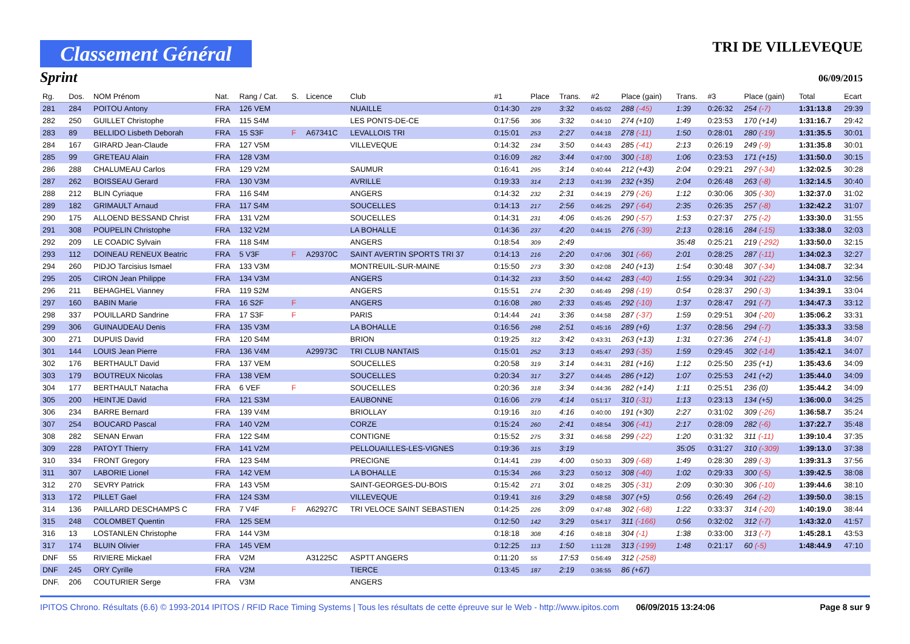Classement Général
TRI DE VILLEVEQUE
Sprint 06/09/2015
| Rg. | Dos. | NOM Prénom | Nat. | Rang / Cat. | S. | Licence | Club | #1 | Place | Trans. | #2 | Place (gain) | Trans. | #3 | Place (gain) | Total | Ecart |
| --- | --- | --- | --- | --- | --- | --- | --- | --- | --- | --- | --- | --- | --- | --- | --- | --- | --- |
| 281 | 284 | POITOU Antony | FRA | 126 VEM | | | NUAILLE | 0:14:30 | 229 | 3:32 | 0:45:02 | 288 (-45) | 1:39 | 0:26:32 | 254 (-7) | 1:31:13.8 | 29:39 |
| 282 | 250 | GUILLET Christophe | FRA | 115 S4M | | | LES PONTS-DE-CE | 0:17:56 | 306 | 3:32 | 0:44:10 | 274 (+10) | 1:49 | 0:23:53 | 170 (+14) | 1:31:16.7 | 29:42 |
| 283 | 89 | BELLIDO Lisbeth Deborah | FRA | 15 S3F | F | A67341C | LEVALLOIS TRI | 0:15:01 | 253 | 2:27 | 0:44:18 | 278 (-11) | 1:50 | 0:28:01 | 280 (-19) | 1:31:35.5 | 30:01 |
| 284 | 167 | GIRARD Jean-Claude | FRA | 127 V5M | | | VILLEVEQUE | 0:14:32 | 234 | 3:50 | 0:44:43 | 285 (-41) | 2:13 | 0:26:19 | 249 (-9) | 1:31:35.8 | 30:01 |
| 285 | 99 | GRETEAU Alain | FRA | 128 V3M | | | | 0:16:09 | 282 | 3:44 | 0:47:00 | 300 (-18) | 1:06 | 0:23:53 | 171 (+15) | 1:31:50.0 | 30:15 |
| 286 | 288 | CHALUMEAU Carlos | FRA | 129 V2M | | | SAUMUR | 0:16:41 | 295 | 3:14 | 0:40:44 | 212 (+43) | 2:04 | 0:29:21 | 297 (-34) | 1:32:02.5 | 30:28 |
| 287 | 262 | BOISSEAU Gerard | FRA | 130 V3M | | | AVRILLE | 0:19:33 | 314 | 2:13 | 0:41:39 | 232 (+35) | 2:04 | 0:26:48 | 263 (-8) | 1:32:14.5 | 30:40 |
| 288 | 212 | BLIN Cyriaque | FRA | 116 S4M | | | ANGERS | 0:14:32 | 232 | 2:31 | 0:44:19 | 279 (-26) | 1:12 | 0:30:06 | 305 (-30) | 1:32:37.0 | 31:02 |
| 289 | 182 | GRIMAULT Arnaud | FRA | 117 S4M | | | SOUCELLES | 0:14:13 | 217 | 2:56 | 0:46:25 | 297 (-64) | 2:35 | 0:26:35 | 257 (-8) | 1:32:42.2 | 31:07 |
| 290 | 175 | ALLOEND BESSAND Christ | FRA | 131 V2M | | | SOUCELLES | 0:14:31 | 231 | 4:06 | 0:45:26 | 290 (-57) | 1:53 | 0:27:37 | 275 (-2) | 1:33:30.0 | 31:55 |
| 291 | 308 | POUPELIN Christophe | FRA | 132 V2M | | | LA BOHALLE | 0:14:36 | 237 | 4:20 | 0:44:15 | 276 (-39) | 2:13 | 0:28:16 | 284 (-15) | 1:33:38.0 | 32:03 |
| 292 | 209 | LE COADIC Sylvain | FRA | 118 S4M | | | ANGERS | 0:18:54 | 309 | 2:49 | | | 35:48 | 0:25:21 | 219 (-292) | 1:33:50.0 | 32:15 |
| 293 | 112 | DOINEAU RENEUX Beatric | FRA | 5 V3F | F | A29370C | SAINT AVERTIN SPORTS TRI 37 | 0:14:13 | 216 | 2:20 | 0:47:06 | 301 (-66) | 2:01 | 0:28:25 | 287 (-11) | 1:34:02.3 | 32:27 |
| 294 | 260 | PIDJO Tarcisius Ismael | FRA | 133 V3M | | | MONTREUIL-SUR-MAINE | 0:15:50 | 273 | 3:30 | 0:42:08 | 240 (+13) | 1:54 | 0:30:48 | 307 (-34) | 1:34:08.7 | 32:34 |
| 295 | 205 | CIRON Jean Philippe | FRA | 134 V3M | | | ANGERS | 0:14:32 | 233 | 3:50 | 0:44:42 | 283 (-40) | 1:55 | 0:29:34 | 301 (-22) | 1:34:31.0 | 32:56 |
| 296 | 211 | BEHAGHEL Vianney | FRA | 119 S2M | | | ANGERS | 0:15:51 | 274 | 2:30 | 0:46:49 | 298 (-19) | 0:54 | 0:28:37 | 290 (-3) | 1:34:39.1 | 33:04 |
| 297 | 160 | BABIN Marie | FRA | 16 S2F | F | | ANGERS | 0:16:08 | 280 | 2:33 | 0:45:45 | 292 (-10) | 1:37 | 0:28:47 | 291 (-7) | 1:34:47.3 | 33:12 |
| 298 | 337 | POUILLARD Sandrine | FRA | 17 S3F | F | | PARIS | 0:14:44 | 241 | 3:36 | 0:44:58 | 287 (-37) | 1:59 | 0:29:51 | 304 (-20) | 1:35:06.2 | 33:31 |
| 299 | 306 | GUINAUDEAU Denis | FRA | 135 V3M | | | LA BOHALLE | 0:16:56 | 298 | 2:51 | 0:45:16 | 289 (+6) | 1:37 | 0:28:56 | 294 (-7) | 1:35:33.3 | 33:58 |
| 300 | 271 | DUPUIS David | FRA | 120 S4M | | | BRION | 0:19:25 | 312 | 3:42 | 0:43:31 | 263 (+13) | 1:31 | 0:27:36 | 274 (-1) | 1:35:41.8 | 34:07 |
| 301 | 144 | LOUIS Jean Pierre | FRA | 136 V4M | | A29973C | TRI CLUB NANTAIS | 0:15:01 | 252 | 3:13 | 0:45:47 | 293 (-35) | 1:59 | 0:29:45 | 302 (-14) | 1:35:42.1 | 34:07 |
| 302 | 176 | BERTHAULT David | FRA | 137 VEM | | | SOUCELLES | 0:20:58 | 319 | 3:14 | 0:44:31 | 281 (+16) | 1:12 | 0:25:50 | 235 (+1) | 1:35:43.6 | 34:09 |
| 303 | 179 | BOUTREUX Nicolas | FRA | 138 VEM | | | SOUCELLES | 0:20:34 | 317 | 3:27 | 0:44:45 | 286 (+12) | 1:07 | 0:25:53 | 241 (+2) | 1:35:44.0 | 34:09 |
| 304 | 177 | BERTHAULT Natacha | FRA | 6 VEF | F | | SOUCELLES | 0:20:36 | 318 | 3:34 | 0:44:36 | 282 (+14) | 1:11 | 0:25:51 | 236 (0) | 1:35:44.2 | 34:09 |
| 305 | 200 | HEINTJE David | FRA | 121 S3M | | | EAUBONNE | 0:16:06 | 279 | 4:14 | 0:51:17 | 310 (-31) | 1:13 | 0:23:13 | 134 (+5) | 1:36:00.0 | 34:25 |
| 306 | 234 | BARRE Bernard | FRA | 139 V4M | | | BRIOLLAY | 0:19:16 | 310 | 4:16 | 0:40:00 | 191 (+30) | 2:27 | 0:31:02 | 309 (-26) | 1:36:58.7 | 35:24 |
| 307 | 254 | BOUCARD Pascal | FRA | 140 V2M | | | CORZE | 0:15:24 | 260 | 2:41 | 0:48:54 | 306 (-41) | 2:17 | 0:28:09 | 282 (-6) | 1:37:22.7 | 35:48 |
| 308 | 282 | SENAN Erwan | FRA | 122 S4M | | | CONTIGNE | 0:15:52 | 275 | 3:31 | 0:46:58 | 299 (-22) | 1:20 | 0:31:32 | 311 (-11) | 1:39:10.4 | 37:35 |
| 309 | 228 | PATOYT Thierry | FRA | 141 V2M | | | PELLOUAILLES-LES-VIGNES | 0:19:36 | 315 | 3:19 | | | 35:05 | 0:31:27 | 310 (-309) | 1:39:13.0 | 37:38 |
| 310 | 334 | FRONT Gregory | FRA | 123 S4M | | | PRECIGNE | 0:14:41 | 239 | 4:00 | 0:50:33 | 309 (-68) | 1:49 | 0:28:30 | 289 (-3) | 1:39:31.3 | 37:56 |
| 311 | 307 | LABORIE Lionel | FRA | 142 VEM | | | LA BOHALLE | 0:15:34 | 266 | 3:23 | 0:50:12 | 308 (-40) | 1:02 | 0:29:33 | 300 (-5) | 1:39:42.5 | 38:08 |
| 312 | 270 | SEVRY Patrick | FRA | 143 V5M | | | SAINT-GEORGES-DU-BOIS | 0:15:42 | 271 | 3:01 | 0:48:25 | 305 (-31) | 2:09 | 0:30:30 | 306 (-10) | 1:39:44.6 | 38:10 |
| 313 | 172 | PILLET Gael | FRA | 124 S3M | | | VILLEVEQUE | 0:19:41 | 316 | 3:29 | 0:48:58 | 307 (+5) | 0:56 | 0:26:49 | 264 (-2) | 1:39:50.0 | 38:15 |
| 314 | 136 | PAILLARD DESCHAMPS C | FRA | 7 V4F | F | A62927C | TRI VELOCE SAINT SEBASTIEN | 0:14:25 | 226 | 3:09 | 0:47:48 | 302 (-68) | 1:22 | 0:33:37 | 314 (-20) | 1:40:19.0 | 38:44 |
| 315 | 248 | COLOMBET Quentin | FRA | 125 SEM | | | | 0:12:50 | 142 | 3:29 | 0:54:17 | 311 (-166) | 0:56 | 0:32:02 | 312 (-7) | 1:43:32.0 | 41:57 |
| 316 | 13 | LOSTANLEN Christophe | FRA | 144 V3M | | | | 0:18:18 | 308 | 4:16 | 0:48:18 | 304 (-1) | 1:38 | 0:33:00 | 313 (-7) | 1:45:28.1 | 43:53 |
| 317 | 174 | BLUIN Olivier | FRA | 145 VEM | | | | 0:12:25 | 113 | 1:50 | 1:11:28 | 313 (-199) | 1:48 | 0:21:17 | 60 (-5) | 1:48:44.9 | 47:10 |
| DNF | 55 | RIVIERE Mickael | FRA | V2M | | A31225C | ASPTT ANGERS | 0:11:20 | 55 | 17:53 | 0:56:49 | 312 (-258) | | | | | |
| DNF | 245 | ORY Cyrille | FRA | V2M | | | TIERCE | 0:13:45 | 187 | 2:19 | 0:36:55 | 86 (+67) | | | | | |
| DNF. | 206 | COUTURIER Serge | FRA | V3M | | | ANGERS | | | | | | | | | | |
IPITOS Chrono. Résultats (6.6) © 1993-2014 IPITOS / RFID Race Timing Systems | Tous les résultats de cette épreuve sur le Web - http://www.ipitos.com 06/09/2015 13:24:06 Page 8 sur 9